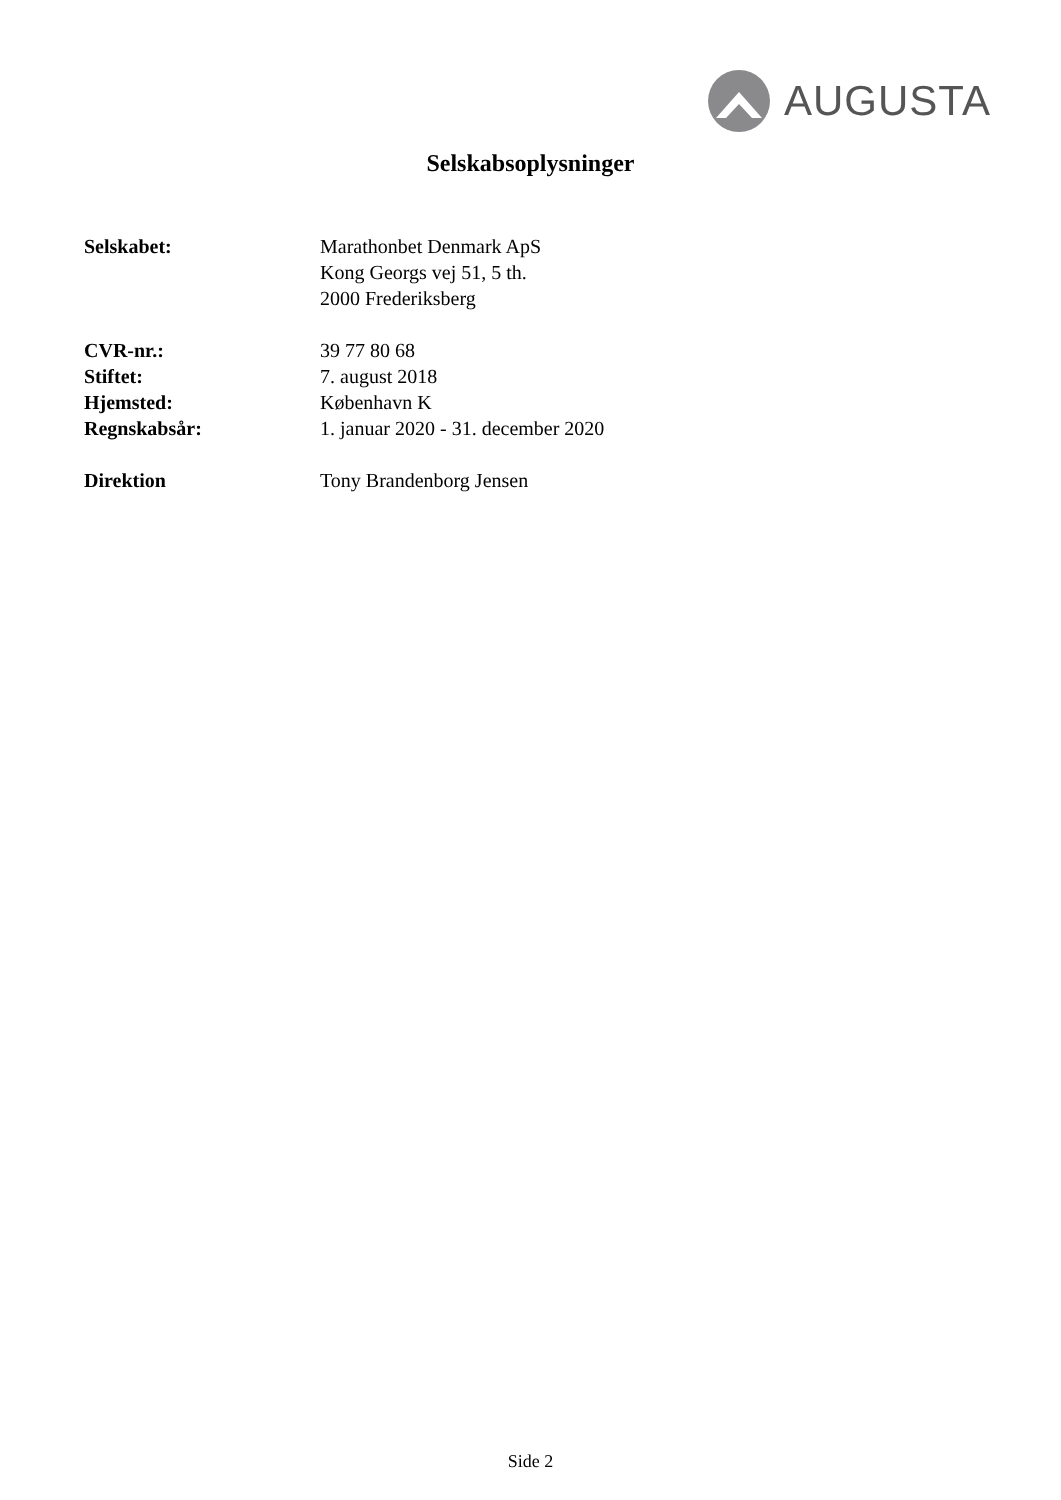AUGUSTA
Selskabsoplysninger
Selskabet: Marathonbet Denmark ApS
Kong Georgs vej 51, 5 th.
2000 Frederiksberg
CVR-nr.: 39 77 80 68
Stiftet: 7. august 2018
Hjemsted: København K
Regnskabsår: 1. januar 2020 - 31. december 2020
Direktion Tony Brandenborg Jensen
Side 2